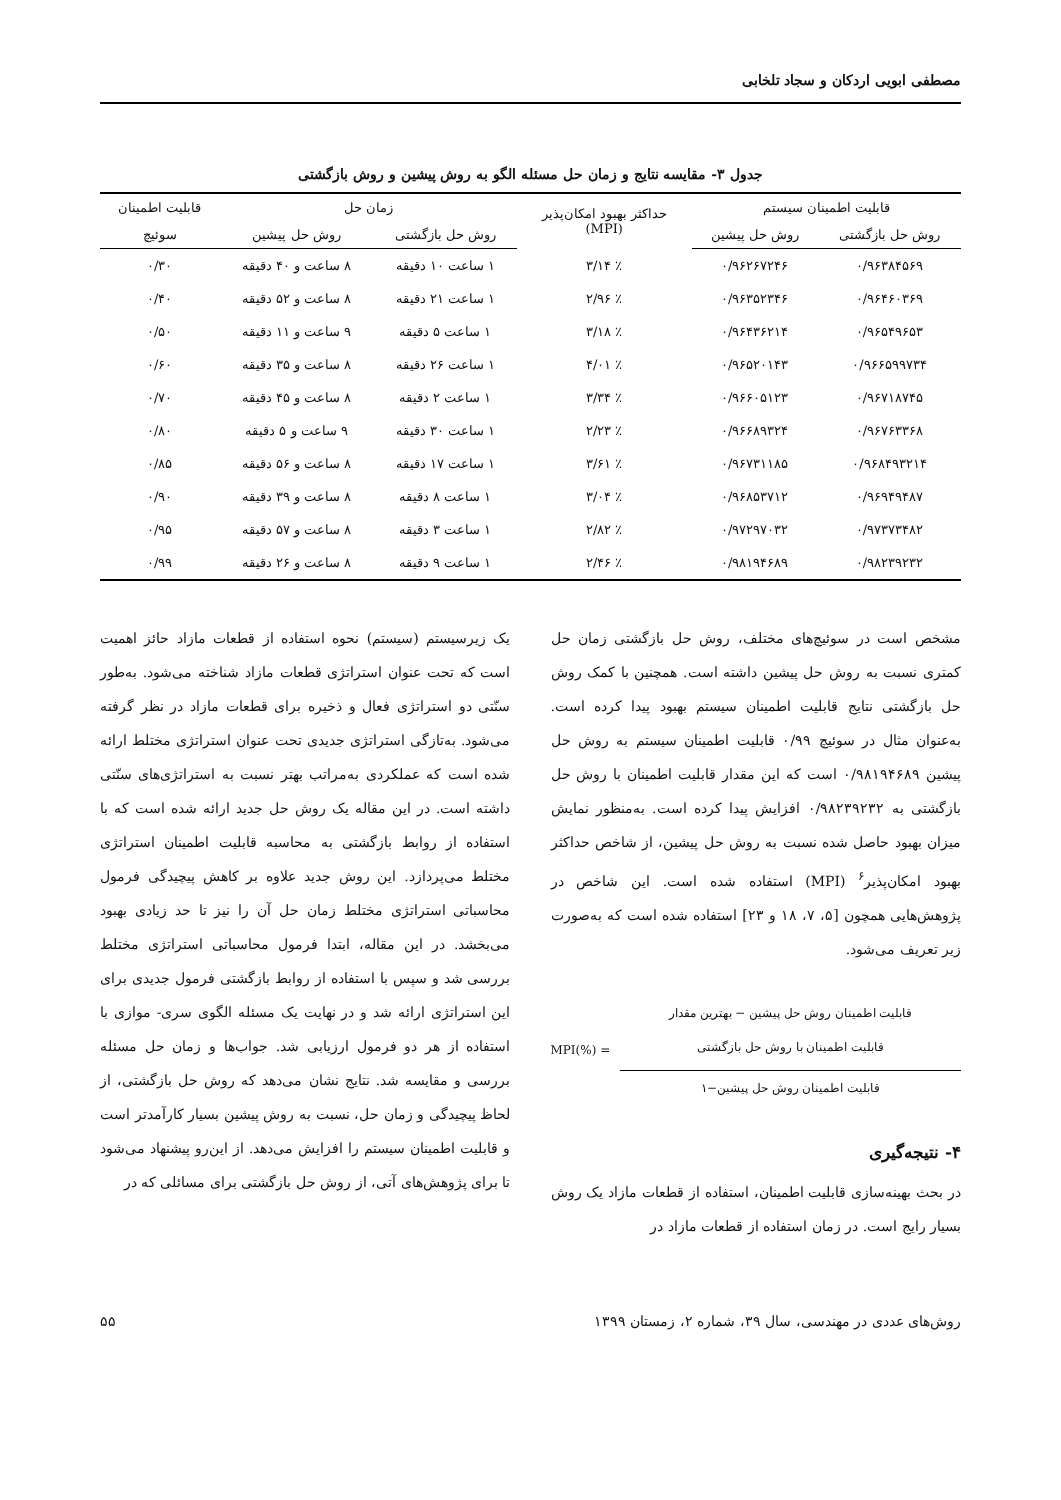مصطفی ابویی اردکان و سجاد تلخابی
جدول ۳- مقایسه نتایج و زمان حل مسئله الگو به روش پیشین و روش بازگشتی
| قابلیت اطمینان سیستم | | حداکثر بهبود امکان‌پذیر (MPI) | زمان حل | | قابلیت اطمینان |
| --- | --- | --- | --- | --- | --- |
| روش حل بازگشتی | روش حل پیشین | | روش حل بازگشتی | روش حل پیشین | سوئیچ |
| ۰/۹۶۳۸۴۵۶۹ | ۰/۹۶۲۶۷۲۴۶ | ٪ ۳/۱۴ | ۱ ساعت ۱۰ دقیقه | ۸ ساعت و ۴۰ دقیقه | ۰/۳۰ |
| ۰/۹۶۴۶۰۳۶۹ | ۰/۹۶۳۵۲۳۴۶ | ٪ ۲/۹۶ | ۱ ساعت ۲۱ دقیقه | ۸ ساعت و ۵۲ دقیقه | ۰/۴۰ |
| ۰/۹۶۵۴۹۶۵۳ | ۰/۹۶۴۳۶۲۱۴ | ٪ ۳/۱۸ | ۱ ساعت ۵ دقیقه | ۹ ساعت و ۱۱ دقیقه | ۰/۵۰ |
| ۰/۹۶۶۵۹۹۷۳۴ | ۰/۹۶۵۲۰۱۴۳ | ٪ ۴/۰۱ | ۱ ساعت ۲۶ دقیقه | ۸ ساعت و ۳۵ دقیقه | ۰/۶۰ |
| ۰/۹۶۷۱۸۷۴۵ | ۰/۹۶۶۰۵۱۲۳ | ٪ ۳/۳۴ | ۱ ساعت ۲ دقیقه | ۸ ساعت و ۴۵ دقیقه | ۰/۷۰ |
| ۰/۹۶۷۶۳۳۶۸ | ۰/۹۶۶۸۹۳۲۴ | ٪ ۲/۲۳ | ۱ ساعت ۳۰ دقیقه | ۹ ساعت و ۵ دقیقه | ۰/۸۰ |
| ۰/۹۶۸۴۹۳۲۱۴ | ۰/۹۶۷۳۱۱۸۵ | ٪ ۳/۶۱ | ۱ ساعت ۱۷ دقیقه | ۸ ساعت و ۵۶ دقیقه | ۰/۸۵ |
| ۰/۹۶۹۴۹۴۸۷ | ۰/۹۶۸۵۳۷۱۲ | ٪ ۳/۰۴ | ۱ ساعت ۸ دقیقه | ۸ ساعت و ۳۹ دقیقه | ۰/۹۰ |
| ۰/۹۷۳۷۳۴۸۲ | ۰/۹۷۲۹۷۰۳۲ | ٪ ۲/۸۲ | ۱ ساعت ۳ دقیقه | ۸ ساعت و ۵۷ دقیقه | ۰/۹۵ |
| ۰/۹۸۲۳۹۲۳۲ | ۰/۹۸۱۹۴۶۸۹ | ٪ ۲/۴۶ | ۱ ساعت ۹ دقیقه | ۸ ساعت و ۲۶ دقیقه | ۰/۹۹ |
مشخص است در سوئیچ‌های مختلف، روش حل بازگشتی زمان حل کمتری نسبت به روش حل پیشین داشته است. همچنین با کمک روش حل بازگشتی نتایج قابلیت اطمینان سیستم بهبود پیدا کرده است. به‌عنوان مثال در سوئیچ ۰/۹۹ قابلیت اطمینان سیستم به روش حل پیشین ۰/۹۸۱۹۴۶۸۹ است که این مقدار قابلیت اطمینان با روش حل بازگشتی به ۰/۹۸۲۳۹۲۳۲ افزایش پیدا کرده است. به‌منظور نمایش میزان بهبود حاصل شده نسبت به روش حل پیشین، از شاخص حداکثر بهبود امکان‌پذیر<sup>۶</sup> (MPI) استفاده شده است. این شاخص در پژوهش‌هایی همچون [۵، ۷، ۱۸ و ۲۳] استفاده شده است که به‌صورت زیر تعریف می‌شود.
قابلیت اطمینان روش حل پیشین − بهترین مقدار
قابلیت اطمینان با روش حل بازگشتی
قابلیت اطمینان روش حل پیشین−۱
MPI(%) =
۴- نتیجه‌گیری
در بحث بهینه‌سازی قابلیت اطمینان، استفاده از قطعات مازاد یک روش بسیار رایج است. در زمان استفاده از قطعات مازاد در
یک زیرسیستم (سیستم) نحوه استفاده از قطعات مازاد حائز اهمیت است که تحت عنوان استراتژی قطعات مازاد شناخته می‌شود. به‌طور سنّتی دو استراتژی فعال و ذخیره برای قطعات مازاد در نظر گرفته می‌شود. به‌تازگی استراتژی جدیدی تحت عنوان استراتژی مختلط ارائه شده است که عملکردی به‌مراتب بهتر نسبت به استراتژی‌های سنّتی داشته است. در این مقاله یک روش حل جدید ارائه شده است که با استفاده از روابط بازگشتی به محاسبه قابلیت اطمینان استراتژی مختلط می‌پردازد. این روش جدید علاوه بر کاهش پیچیدگی فرمول محاسباتی استراتژی مختلط زمان حل آن را نیز تا حد زیادی بهبود می‌بخشد. در این مقاله، ابتدا فرمول محاسباتی استراتژی مختلط بررسی شد و سپس با استفاده از روابط بازگشتی فرمول جدیدی برای این استراتژی ارائه شد و در نهایت یک مسئله الگوی سری- موازی با استفاده از هر دو فرمول ارزیابی شد. جواب‌ها و زمان حل مسئله بررسی و مقایسه شد. نتایج نشان می‌دهد که روش حل بازگشتی، از لحاظ پیچیدگی و زمان حل، نسبت به روش پیشین بسیار کارآمدتر است و قابلیت اطمینان سیستم را افزایش می‌دهد. از این‌رو پیشنهاد می‌شود تا برای پژوهش‌های آتی، از روش حل بازگشتی برای مسائلی که در
روش‌های عددی در مهندسی، سال ۳۹، شماره ۲، زمستان ۱۳۹۹ ۵۵